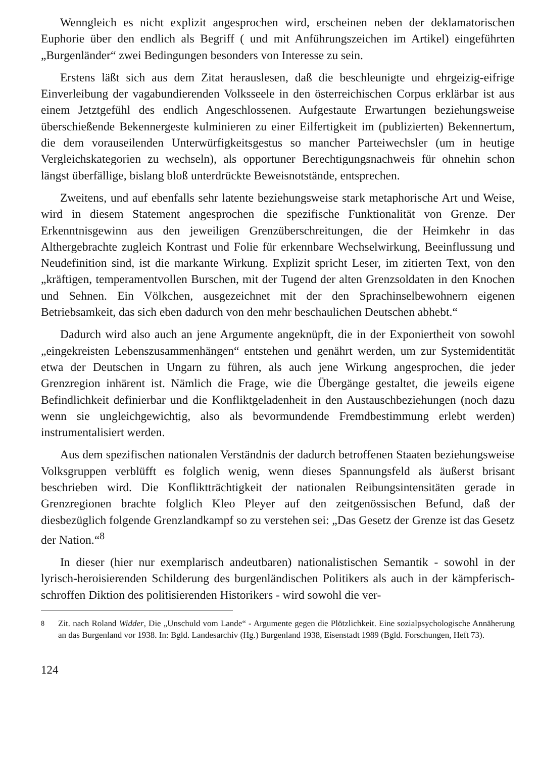Wenngleich es nicht explizit angesprochen wird, erscheinen neben der deklamatorischen Euphorie über den endlich als Begriff ( und mit Anführungszeichen im Artikel) eingeführten „Burgenländer“ zwei Bedingungen besonders von Interesse zu sein.
Erstens läßt sich aus dem Zitat herauslesen, daß die beschleunigte und ehrgeizig-eifrige Einverleibung der vagabundierenden Volksseele in den österreichischen Corpus erklärbar ist aus einem Jetztgefühl des endlich Angeschlossenen. Aufgestaute Erwartungen beziehungsweise überschießende Bekennergeste kulminieren zu einer Eilfertigkeit im (publizierten) Bekennertum, die dem vorauseilenden Unterwürfigkeitsgestus so mancher Parteiwechsler (um in heutige Vergleichskategorien zu wechseln), als opportuner Berechtigungsnachweis für ohnehin schon längst überfällige, bislang bloß unterdrückte Beweisnotstände, entsprechen.
Zweitens, und auf ebenfalls sehr latente beziehungsweise stark metaphorische Art und Weise, wird in diesem Statement angesprochen die spezifische Funktionalität von Grenze. Der Erkenntnisgewinn aus den jeweiligen Grenzüberschreitungen, die der Heimkehr in das Althergebrachte zugleich Kontrast und Folie für erkennbare Wechselwirkung, Beeinflussung und Neudefinition sind, ist die markante Wirkung. Explizit spricht Leser, im zitierten Text, von den „kräftigen, temperamentvollen Burschen, mit der Tugend der alten Grenzsoldaten in den Knochen und Sehnen. Ein Völkchen, ausgezeichnet mit der den Sprachinselbewohnern eigenen Betriebsamkeit, das sich eben dadurch von den mehr beschaulichen Deutschen abhebt.“
Dadurch wird also auch an jene Argumente angeknüpft, die in der Exponiertheit von sowohl „eingekreisten Lebenszusammenhängen“ entstehen und genährt werden, um zur Systemidentität etwa der Deutschen in Ungarn zu führen, als auch jene Wirkung angesprochen, die jeder Grenzregion inhärent ist. Nämlich die Frage, wie die Übergänge gestaltet, die jeweils eigene Befindlichkeit definierbar und die Konfliktgeladenheit in den Austauschbeziehungen (noch dazu wenn sie ungleichgewichtig, also als bevormundende Fremdbestimmung erlebt werden) instrumentalisiert werden.
Aus dem spezifischen nationalen Verständnis der dadurch betroffenen Staaten beziehungsweise Volksgruppen verblüfft es folglich wenig, wenn dieses Spannungsfeld als äußerst brisant beschrieben wird. Die Konfliktträchtigkeit der nationalen Reibungsintensitäten gerade in Grenzregionen brachte folglich Kleo Pleyer auf den zeitgenössischen Befund, daß der diesbezüglich folgende Grenzlandkampf so zu verstehen sei: „Das Gesetz der Grenze ist das Gesetz der Nation.“<sup>8</sup>
In dieser (hier nur exemplarisch andeutbaren) nationalistischen Semantik - sowohl in der lyrisch-heroisierenden Schilderung des burgenländischen Politikers als auch in der kämpferisch-schroffen Diktion des politisierenden Historikers - wird sowohl die ver-
<sup>8</sup> Zit. nach Roland Widder, Die „Unschuld vom Lande“ - Argumente gegen die Plötzlichkeit. Eine sozialpsychologische Annäherung an das Burgenland vor 1938. In: Bgld. Landesarchiv (Hg.) Burgenland 1938, Eisenstadt 1989 (Bgld. Forschungen, Heft 73).
124